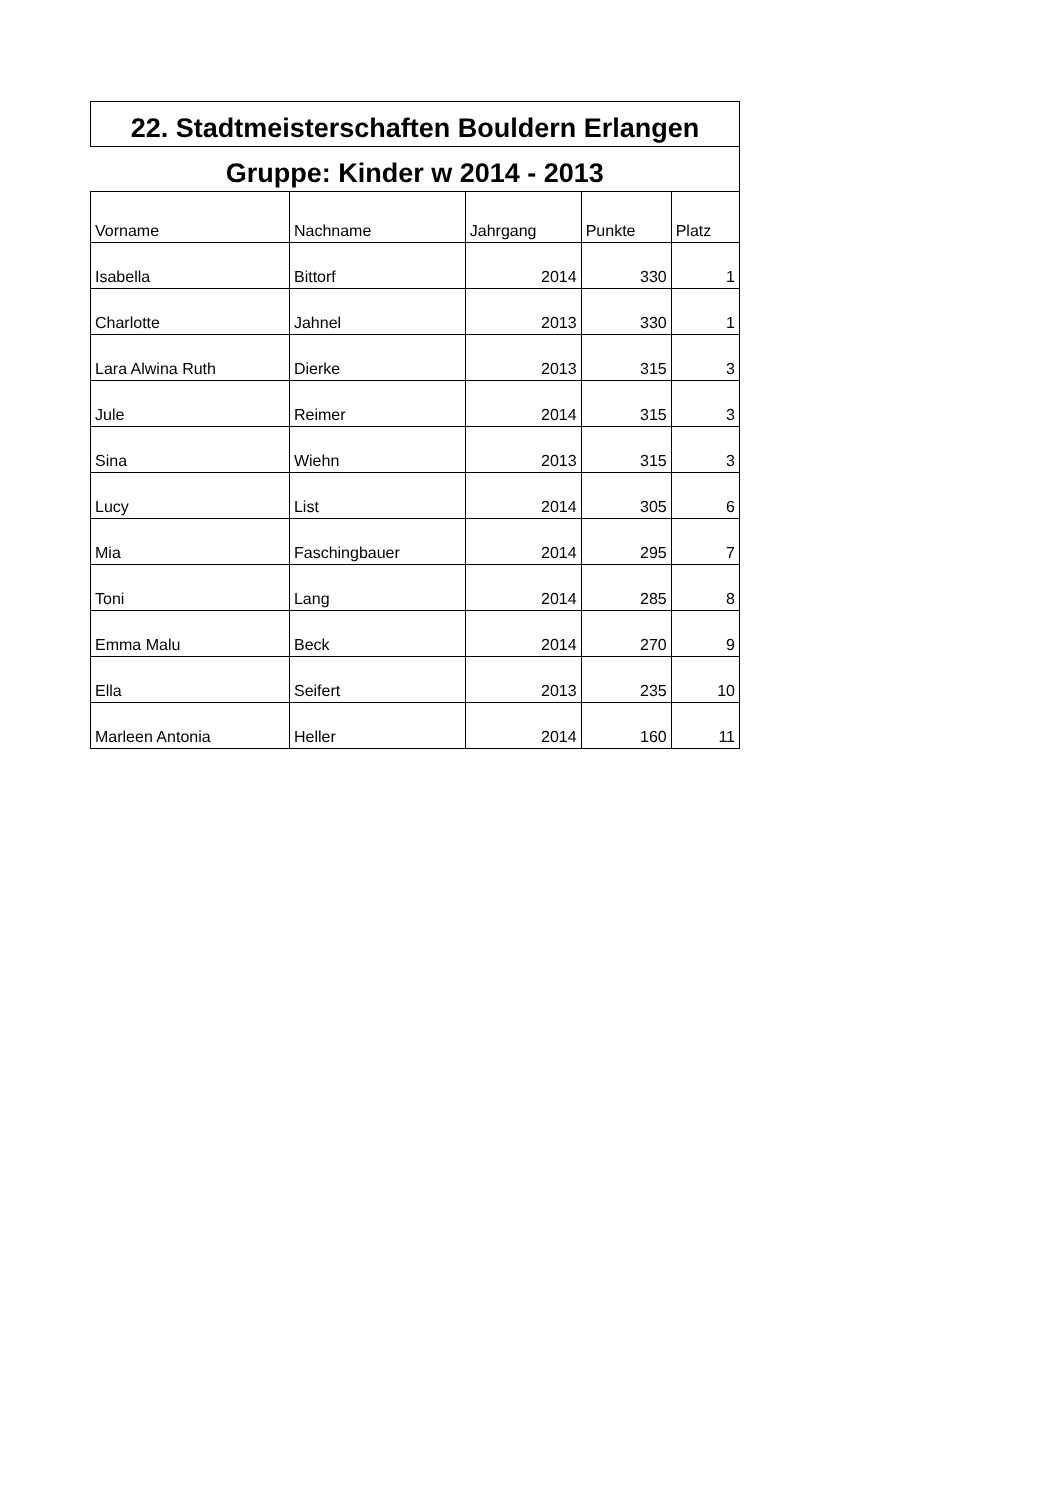| 22. Stadtmeisterschaften Bouldern Erlangen | | | | |
| --- | --- | --- | --- | --- |
| Gruppe: Kinder w 2014 - 2013 | | | | |
| Vorname | Nachname | Jahrgang | Punkte | Platz |
| Isabella | Bittorf | 2014 | 330 | 1 |
| Charlotte | Jahnel | 2013 | 330 | 1 |
| Lara Alwina Ruth | Dierke | 2013 | 315 | 3 |
| Jule | Reimer | 2014 | 315 | 3 |
| Sina | Wiehn | 2013 | 315 | 3 |
| Lucy | List | 2014 | 305 | 6 |
| Mia | Faschingbauer | 2014 | 295 | 7 |
| Toni | Lang | 2014 | 285 | 8 |
| Emma Malu | Beck | 2014 | 270 | 9 |
| Ella | Seifert | 2013 | 235 | 10 |
| Marleen Antonia | Heller | 2014 | 160 | 11 |